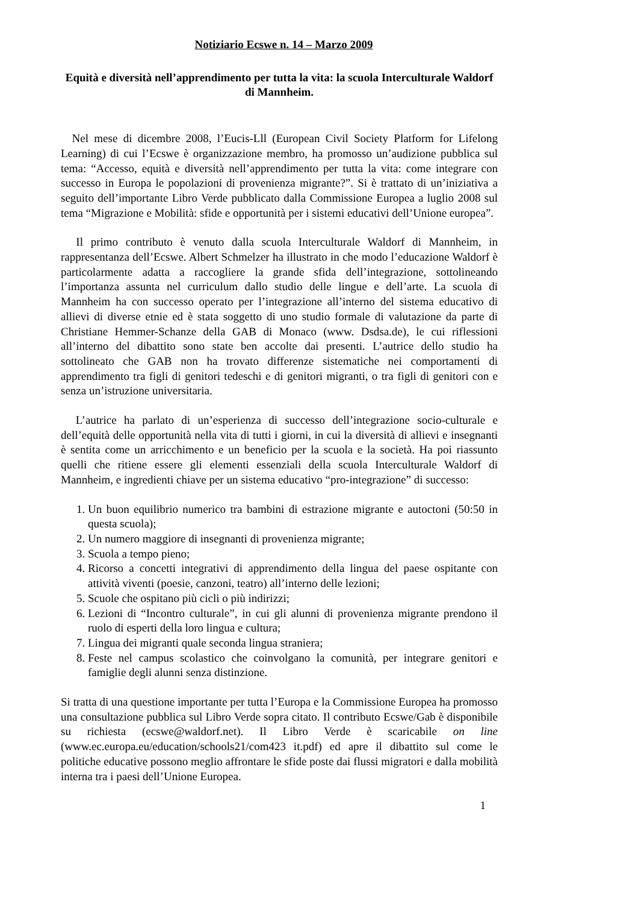Notiziario Ecswe n. 14 – Marzo 2009
Equità e diversità nell’apprendimento per tutta la vita: la scuola Interculturale Waldorf di Mannheim.
Nel mese di dicembre 2008, l’Eucis-Lll (European Civil Society Platform for Lifelong Learning) di cui l’Ecswe è organizzazione membro, ha promosso un’audizione pubblica sul tema: “Accesso, equità e diversità nell’apprendimento per tutta la vita: come integrare con successo in Europa le popolazioni di provenienza migrante?”. Si è trattato di un’iniziativa a seguito dell’importante Libro Verde pubblicato dalla Commissione Europea a luglio 2008 sul tema “Migrazione e Mobilità: sfide e opportunità per i sistemi educativi dell’Unione europea”.
Il primo contributo è venuto dalla scuola Interculturale Waldorf di Mannheim, in rappresentanza dell’Ecswe. Albert Schmelzer ha illustrato in che modo l’educazione Waldorf è particolarmente adatta a raccogliere la grande sfida dell’integrazione, sottolineando l’importanza assunta nel curriculum dallo studio delle lingue e dell’arte. La scuola di Mannheim ha con successo operato per l’integrazione all’interno del sistema educativo di allievi di diverse etnie ed è stata soggetto di uno studio formale di valutazione da parte di Christiane Hemmer-Schanze della GAB di Monaco (www. Dsdsa.de), le cui riflessioni all’interno del dibattito sono state ben accolte dai presenti. L’autrice dello studio ha sottolineato che GAB non ha trovato differenze sistematiche nei comportamenti di apprendimento tra figli di genitori tedeschi e di genitori migranti, o tra figli di genitori con e senza un’istruzione universitaria.
L’autrice ha parlato di un’esperienza di successo dell’integrazione socio-culturale e dell’equità delle opportunità nella vita di tutti i giorni, in cui la diversità di allievi e insegnanti è sentita come un arricchimento e un beneficio per la scuola e la società. Ha poi riassunto quelli che ritiene essere gli elementi essenziali della scuola Interculturale Waldorf di Mannheim, e ingredienti chiave per un sistema educativo “pro-integrazione” di successo:
1. Un buon equilibrio numerico tra bambini di estrazione migrante e autoctoni (50:50 in questa scuola);
2. Un numero maggiore di insegnanti di provenienza migrante;
3. Scuola a tempo pieno;
4. Ricorso a concetti integrativi di apprendimento della lingua del paese ospitante con attività viventi (poesie, canzoni, teatro) all’interno delle lezioni;
5. Scuole che ospitano più cicli o più indirizzi;
6. Lezioni di “Incontro culturale”, in cui gli alunni di provenienza migrante prendono il ruolo di esperti della loro lingua e cultura;
7. Lingua dei migranti quale seconda lingua straniera;
8. Feste nel campus scolastico che coinvolgano la comunità, per integrare genitori e famiglie degli alunni senza distinzione.
Si tratta di una questione importante per tutta l’Europa e la Commissione Europea ha promosso una consultazione pubblica sul Libro Verde sopra citato. Il contributo Ecswe/Gab è disponibile su richiesta (ecswe@waldorf.net). Il Libro Verde è scaricabile on line (www.ec.europa.eu/education/schools21/com423 it.pdf) ed apre il dibattito sul come le politiche educative possono meglio affrontare le sfide poste dai flussi migratori e dalla mobilità interna tra i paesi dell’Unione Europea.
1